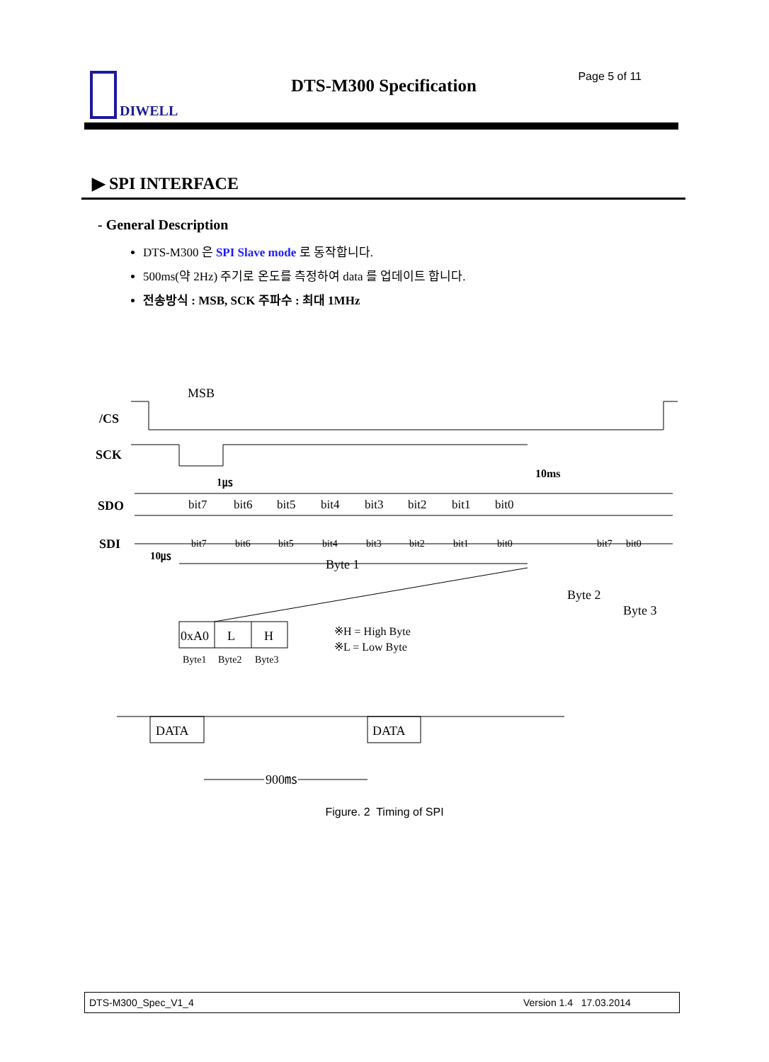DIWELL DTS-M300 Specification Page 5 of 11
▶ SPI INTERFACE
- General Description
DTS-M300 은 SPI Slave mode 로 동작합니다.
500ms(약 2Hz) 주기로 온도를 측정하여 data 를 업데이트 합니다.
전송방식 : MSB, SCK 주파수 : 최대 1MHz
MSB
/CS
SCK
SDO
SDI
bit7
bit6
bit5
bit4
bit3
bit2
bit1
bit0
bit7
bit6
bit5
bit4
bit3
bit2
bit1
bit0
bit7
bit0
1㎲
10ms
10㎲
Byte 1
Byte 2
Byte 3
0xA0
L
H
Byte1
Byte2
Byte3
※H = High Byte
※L = Low Byte
DATA
DATA
900㎳
Figure. 2 Timing of SPI
DTS-M300_Spec_V1_4 Version 1.4 17.03.2014